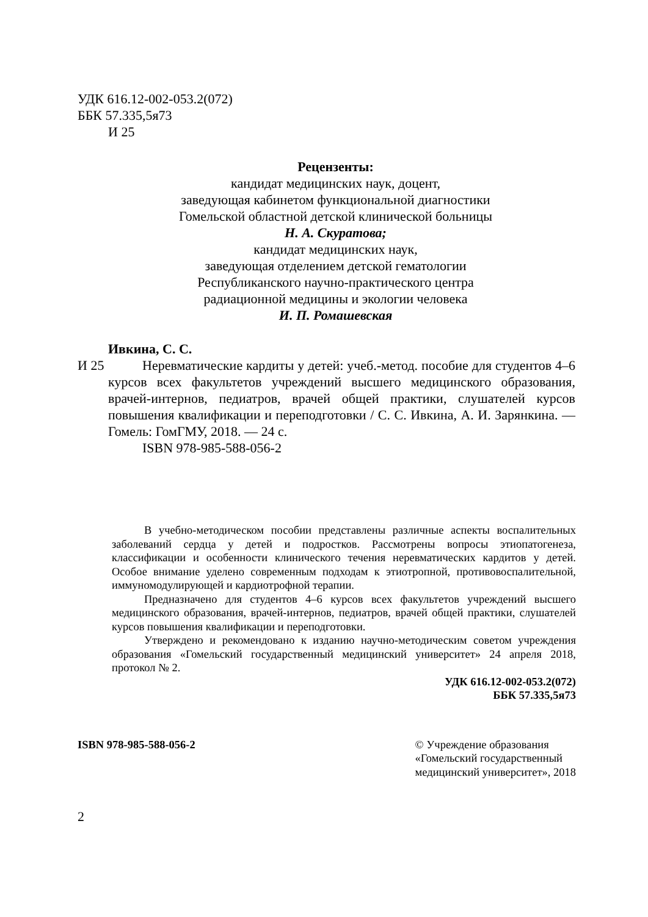УДК 616.12-002-053.2(072)
ББК 57.335,5я73
И 25
Рецензенты:
кандидат медицинских наук, доцент,
заведующая кабинетом функциональной диагностики
Гомельской областной детской клинической больницы
Н. А. Скуратова;
кандидат медицинских наук,
заведующая отделением детской гематологии
Республиканского научно-практического центра
радиационной медицины и экологии человека
И. П. Ромашевская
Ивкина, С. С.
И 25
Неревматические кардиты у детей: учеб.-метод. пособие для студентов 4–6 курсов всех факультетов учреждений высшего медицинского образования, врачей-интернов, педиатров, врачей общей практики, слушателей курсов повышения квалификации и переподготовки / С. С. Ивкина, А. И. Зарянкина. — Гомель: ГомГМУ, 2018. — 24 с.
ISBN 978-985-588-056-2
В учебно-методическом пособии представлены различные аспекты воспалительных заболеваний сердца у детей и подростков. Рассмотрены вопросы этиопатогенеза, классификации и особенности клинического течения неревматических кардитов у детей. Особое внимание уделено современным подходам к этиотропной, противовоспалительной, иммуномодулирующей и кардиотрофной терапии.
Предназначено для студентов 4–6 курсов всех факультетов учреждений высшего медицинского образования, врачей-интернов, педиатров, врачей общей практики, слушателей курсов повышения квалификации и переподготовки.
Утверждено и рекомендовано к изданию научно-методическим советом учреждения образования «Гомельский государственный медицинский университет» 24 апреля 2018, протокол № 2.
УДК 616.12-002-053.2(072)
ББК 57.335,5я73
ISBN 978-985-588-056-2 © Учреждение образования
«Гомельский государственный
медицинский университет», 2018
2